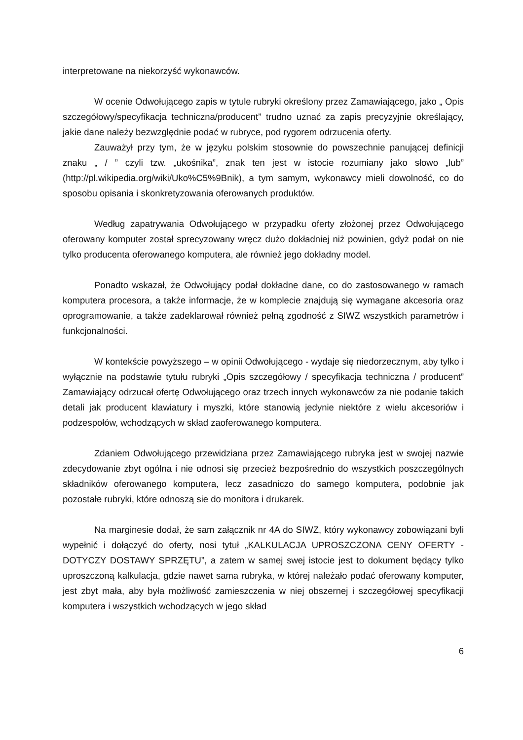interpretowane na niekorzyść wykonawców.
W ocenie Odwołującego zapis w tytule rubryki określony przez Zamawiającego, jako „ Opis szczegółowy/specyfikacja techniczna/producent” trudno uznać za zapis precyzyjnie określający, jakie dane należy bezwzględnie podać w rubryce, pod rygorem odrzucenia oferty.
Zauważył przy tym, że w języku polskim stosownie do powszechnie panującej definicji znaku „ / ” czyli tzw. „ukośnika”, znak ten jest w istocie rozumiany jako słowo „lub” (http://pl.wikipedia.org/wiki/Uko%C5%9Bnik), a tym samym, wykonawcy mieli dowolność, co do sposobu opisania i skonkretyzowania oferowanych produktów.
Według zapatrywania Odwołującego w przypadku oferty złożonej przez Odwołującego oferowany komputer został sprecyzowany wręcz dużo dokładniej niż powinien, gdyż podał on nie tylko producenta oferowanego komputera, ale również jego dokładny model.
Ponadto wskazał, że Odwołujący podał dokładne dane, co do zastosowanego w ramach komputera procesora, a także informacje, że w komplecie znajdują się wymagane akcesoria oraz oprogramowanie, a także zadeklarował również pełną zgodność z SIWZ wszystkich parametrów i funkcjonalności.
W kontekście powyższego – w opinii Odwołującego - wydaje się niedorzecznym, aby tylko i wyłącznie na podstawie tytułu rubryki „Opis szczegółowy / specyfikacja techniczna / producent” Zamawiający odrzucał ofertę Odwołującego oraz trzech innych wykonawców za nie podanie takich detali jak producent klawiatury i myszki, które stanowią jedynie niektóre z wielu akcesoriów i podzespołów, wchodzących w skład zaoferowanego komputera.
Zdaniem Odwołującego przewidziana przez Zamawiającego rubryka jest w swojej nazwie zdecydowanie zbyt ogólna i nie odnosi się przecież bezpośrednio do wszystkich poszczególnych składników oferowanego komputera, lecz zasadniczo do samego komputera, podobnie jak pozostałe rubryki, które odnoszą sie do monitora i drukarek.
Na marginesie dodał, że sam załącznik nr 4A do SIWZ, który wykonawcy zobowiązani byli wypełnić i dołączyć do oferty, nosi tytuł „KALKULACJA UPROSZCZONA CENY OFERTY - DOTYCZY DOSTAWY SPRZĘTU”, a zatem w samej swej istocie jest to dokument będący tylko uproszczoną kalkulacja, gdzie nawet sama rubryka, w której należało podać oferowany komputer, jest zbyt mała, aby była możliwość zamieszczenia w niej obszernej i szczegółowej specyfikacji komputera i wszystkich wchodzących w jego skład
6